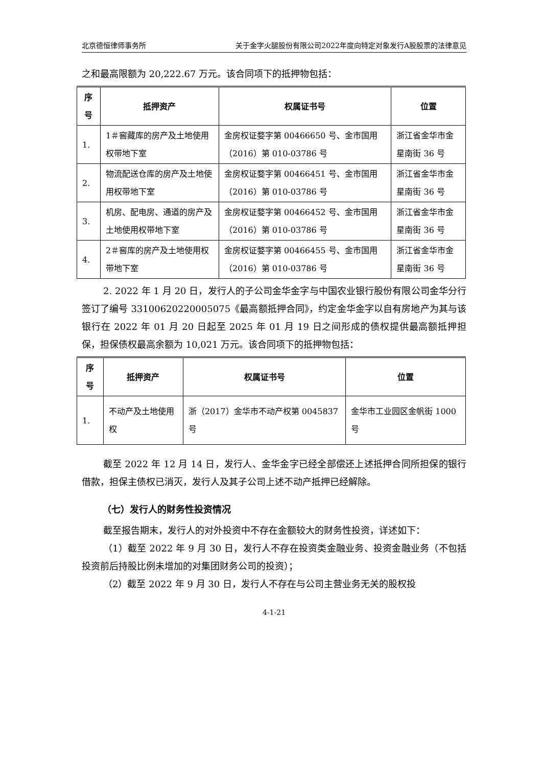北京德恒律师事务所 关于金字火腿股份有限公司2022年度向特定对象发行A股股票的法律意见
之和最高限额为 20,222.67 万元。该合同项下的抵押物包括：
| 序号 | 抵押资产 | 权属证书号 | 位置 |
| --- | --- | --- | --- |
| 1. | 1＃窖藏库的房产及土地使用权带地下室 | 金房权证婺字第 00466650 号、金市国用（2016）第 010-03786 号 | 浙江省金华市金星南街 36 号 |
| 2. | 物流配送仓库的房产及土地使用权带地下室 | 金房权证婺字第 00466451 号、金市国用（2016）第 010-03786 号 | 浙江省金华市金星南街 36 号 |
| 3. | 机房、配电房、通道的房产及土地使用权带地下室 | 金房权证婺字第 00466452 号、金市国用（2016）第 010-03786 号 | 浙江省金华市金星南街 36 号 |
| 4. | 2＃窖库的房产及土地使用权带地下室 | 金房权证婺字第 00466455 号、金市国用（2016）第 010-03786 号 | 浙江省金华市金星南街 36 号 |
2. 2022 年 1 月 20 日，发行人的子公司金华金字与中国农业银行股份有限公司金华分行签订了编号 33100620220005075《最高额抵押合同》，约定金华金字以自有房地产为其与该银行在 2022 年 01 月 20 日起至 2025 年 01 月 19 日之间形成的债权提供最高额抵押担保，担保债权最高余额为 10,021 万元。该合同项下的抵押物包括：
| 序号 | 抵押资产 | 权属证书号 | 位置 |
| --- | --- | --- | --- |
| 1. | 不动产及土地使用权 | 浙（2017）金华市不动产权第 0045837 号 | 金华市工业园区金帆街 1000 号 |
截至 2022 年 12 月 14 日，发行人、金华金字已经全部偿还上述抵押合同所担保的银行借款，担保主债权已消灭，发行人及其子公司上述不动产抵押已经解除。
（七）发行人的财务性投资情况
截至报告期末，发行人的对外投资中不存在金额较大的财务性投资，详述如下：
（1）截至 2022 年 9 月 30 日，发行人不存在投资类金融业务、投资金融业务（不包括投资前后持股比例未增加的对集团财务公司的投资）；
（2）截至 2022 年 9 月 30 日，发行人不存在与公司主营业务无关的股权投
4-1-21